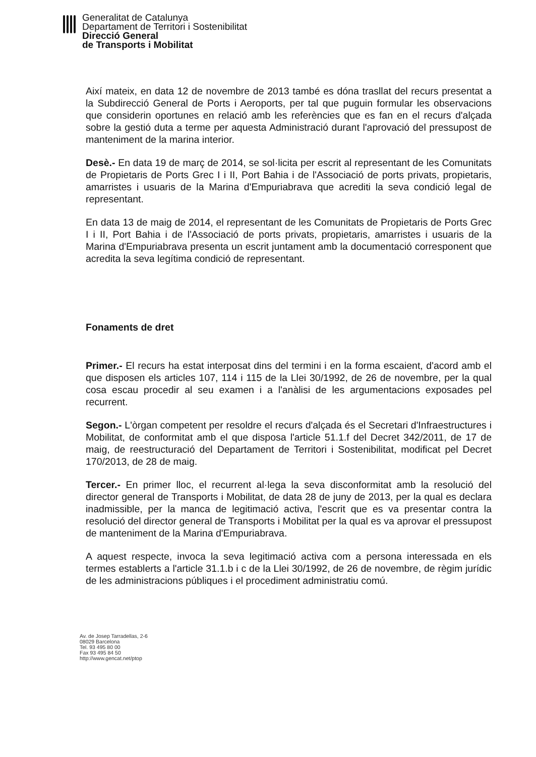Generalitat de Catalunya
Departament de Territori i Sostenibilitat
Direcció General
de Transports i Mobilitat
Així mateix, en data 12 de novembre de 2013 també es dóna trasllat del recurs presentat a la Subdirecció General de Ports i Aeroports, per tal que puguin formular les observacions que considerin oportunes en relació amb les referències que es fan en el recurs d'alçada sobre la gestió duta a terme per aquesta Administració durant l'aprovació del pressupost de manteniment de la marina interior.
Desè.- En data 19 de març de 2014, se sol·licita per escrit al representant de les Comunitats de Propietaris de Ports Grec I i II, Port Bahia i de l'Associació de ports privats, propietaris, amarristes i usuaris de la Marina d'Empuriabrava que acrediti la seva condició legal de representant.
En data 13 de maig de 2014, el representant de les Comunitats de Propietaris de Ports Grec I i II, Port Bahia i de l'Associació de ports privats, propietaris, amarristes i usuaris de la Marina d'Empuriabrava presenta un escrit juntament amb la documentació corresponent que acredita la seva legítima condició de representant.
Fonaments de dret
Primer.- El recurs ha estat interposat dins del termini i en la forma escaient, d'acord amb el que disposen els articles 107, 114 i 115 de la Llei 30/1992, de 26 de novembre, per la qual cosa escau procedir al seu examen i a l'anàlisi de les argumentacions exposades pel recurrent.
Segon.- L'òrgan competent per resoldre el recurs d'alçada és el Secretari d'Infraestructures i Mobilitat, de conformitat amb el que disposa l'article 51.1.f del Decret 342/2011, de 17 de maig, de reestructuració del Departament de Territori i Sostenibilitat, modificat pel Decret 170/2013, de 28 de maig.
Tercer.- En primer lloc, el recurrent al·lega la seva disconformitat amb la resolució del director general de Transports i Mobilitat, de data 28 de juny de 2013, per la qual es declara inadmissible, per la manca de legitimació activa, l'escrit que es va presentar contra la resolució del director general de Transports i Mobilitat per la qual es va aprovar el pressupost de manteniment de la Marina d'Empuriabrava.
A aquest respecte, invoca la seva legitimació activa com a persona interessada en els termes establerts a l'article 31.1.b i c de la Llei 30/1992, de 26 de novembre, de règim jurídic de les administracions públiques i el procediment administratiu comú.
Av. de Josep Tarradellas, 2-6
08029 Barcelona
Tel. 93 495 80 00
Fax 93 495 84 50
http://www.gencat.net/ptop